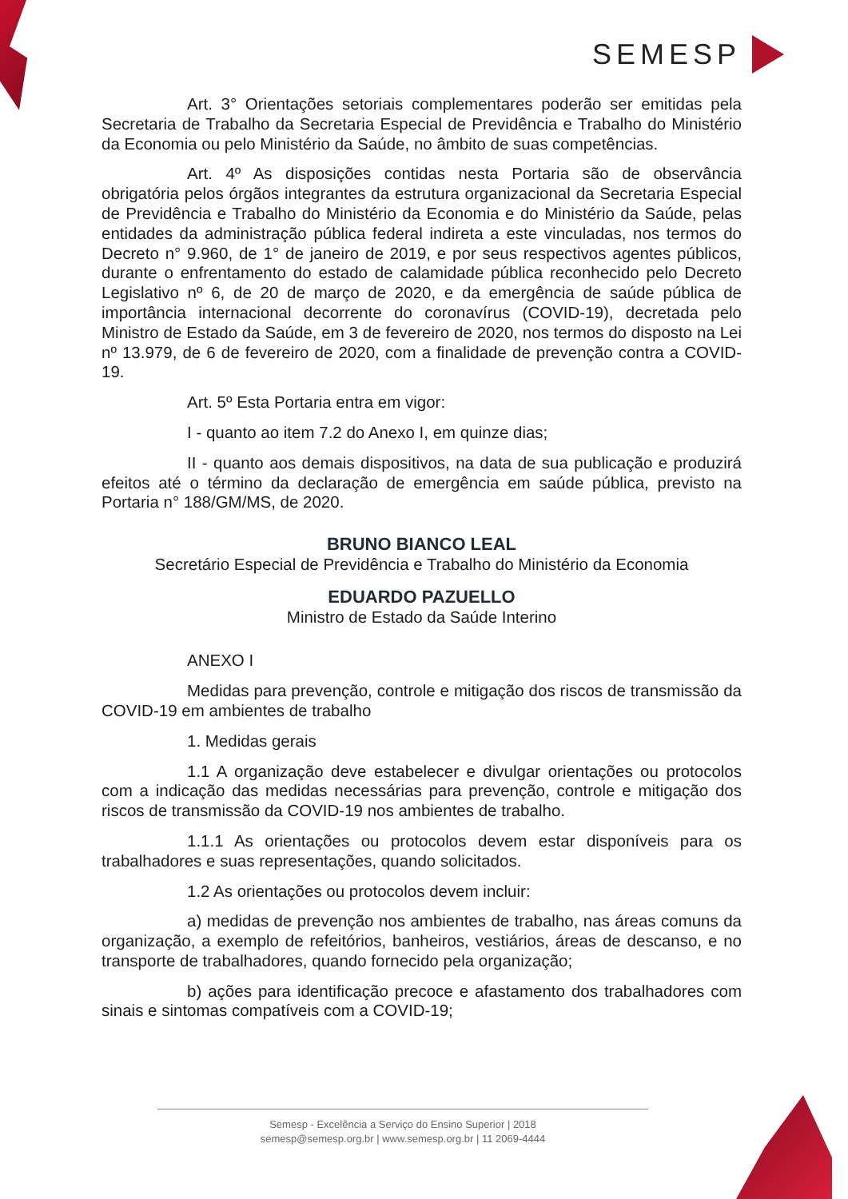SEMESP
Art. 3° Orientações setoriais complementares poderão ser emitidas pela Secretaria de Trabalho da Secretaria Especial de Previdência e Trabalho do Ministério da Economia ou pelo Ministério da Saúde, no âmbito de suas competências.
Art. 4º As disposições contidas nesta Portaria são de observância obrigatória pelos órgãos integrantes da estrutura organizacional da Secretaria Especial de Previdência e Trabalho do Ministério da Economia e do Ministério da Saúde, pelas entidades da administração pública federal indireta a este vinculadas, nos termos do Decreto n° 9.960, de 1° de janeiro de 2019, e por seus respectivos agentes públicos, durante o enfrentamento do estado de calamidade pública reconhecido pelo Decreto Legislativo nº 6, de 20 de março de 2020, e da emergência de saúde pública de importância internacional decorrente do coronavírus (COVID-19), decretada pelo Ministro de Estado da Saúde, em 3 de fevereiro de 2020, nos termos do disposto na Lei nº 13.979, de 6 de fevereiro de 2020, com a finalidade de prevenção contra a COVID-19.
Art. 5º Esta Portaria entra em vigor:
I - quanto ao item 7.2 do Anexo I, em quinze dias;
II - quanto aos demais dispositivos, na data de sua publicação e produzirá efeitos até o término da declaração de emergência em saúde pública, previsto na Portaria n° 188/GM/MS, de 2020.
BRUNO BIANCO LEAL
Secretário Especial de Previdência e Trabalho do Ministério da Economia
EDUARDO PAZUELLO
Ministro de Estado da Saúde Interino
ANEXO I
Medidas para prevenção, controle e mitigação dos riscos de transmissão da COVID-19 em ambientes de trabalho
1. Medidas gerais
1.1 A organização deve estabelecer e divulgar orientações ou protocolos com a indicação das medidas necessárias para prevenção, controle e mitigação dos riscos de transmissão da COVID-19 nos ambientes de trabalho.
1.1.1 As orientações ou protocolos devem estar disponíveis para os trabalhadores e suas representações, quando solicitados.
1.2 As orientações ou protocolos devem incluir:
a) medidas de prevenção nos ambientes de trabalho, nas áreas comuns da organização, a exemplo de refeitórios, banheiros, vestiários, áreas de descanso, e no transporte de trabalhadores, quando fornecido pela organização;
b) ações para identificação precoce e afastamento dos trabalhadores com sinais e sintomas compatíveis com a COVID-19;
Semesp - Excelência a Serviço do Ensino Superior | 2018
semesp@semesp.org.br | www.semesp.org.br | 11 2069-4444